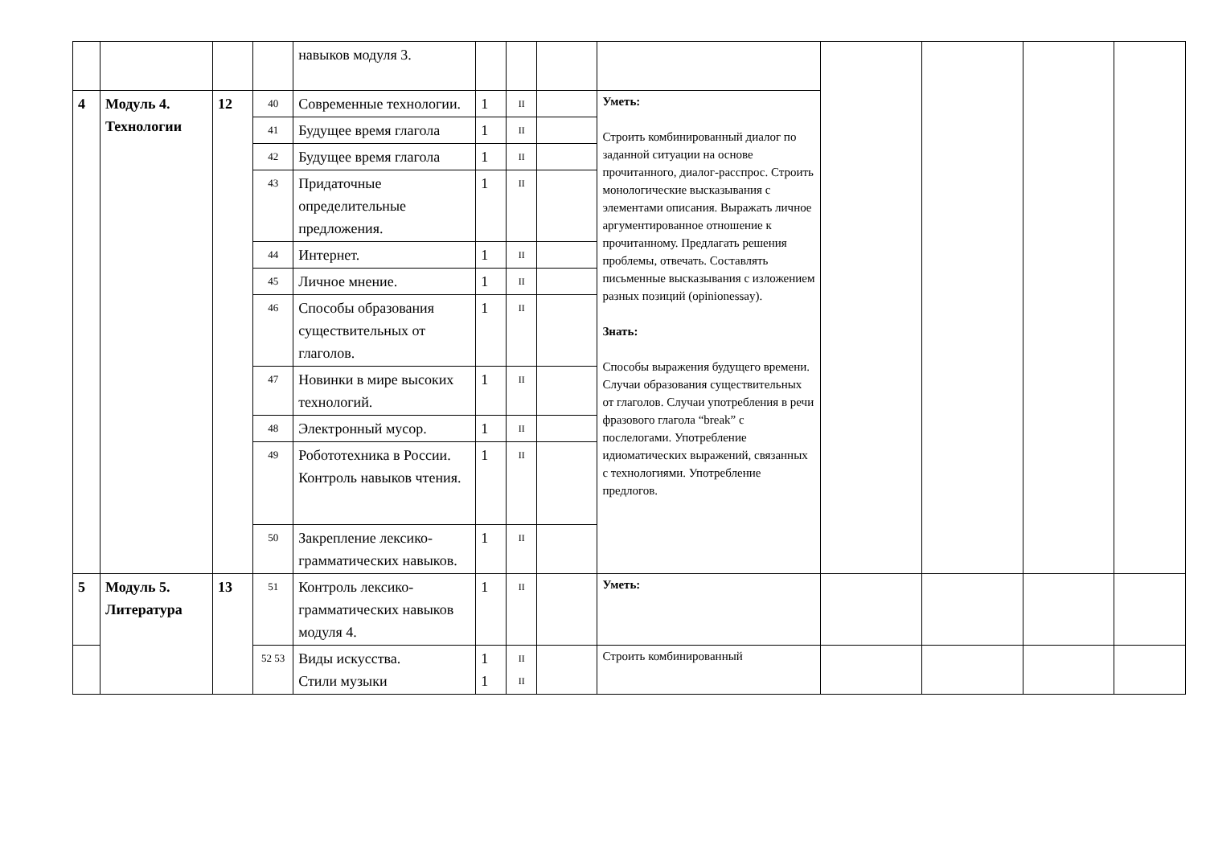| | | | | навыков модуля 3. | | | | | | | | |
| 4 | Модуль 4. Технологии | 12 | 40 | Современные технологии. | 1 | II | | Уметь: Строить комбинированный диалог по заданной ситуации на основе прочитанного, диалог-расспрос. Строить монологические высказывания с элементами описания. Выражать личное аргументированное отношение к прочитанному. Предлагать решения проблемы, отвечать. Составлять письменные высказывания с изложением разных позиций (opinionessay). Знать: Способы выражения будущего времени. Случаи образования существительных от глаголов. Случаи употребления в речи фразового глагола “break” с послелогами. Употребление идиоматических выражений, связанных с технологиями. Употребление предлогов. | | | | |
| | | | 41 | Будущее время глагола | 1 | II | | | | | | |
| | | | 42 | Будущее время глагола | 1 | II | | | | | | |
| | | | 43 | Придаточные определительные предложения. | 1 | II | | | | | | |
| | | | 44 | Интернет. | 1 | II | | | | | | |
| | | | 45 | Личное мнение. | 1 | II | | | | | | |
| | | | 46 | Способы образования существительных от глаголов. | 1 | II | | | | | | |
| | | | 47 | Новинки в мире высоких технологий. | 1 | II | | | | | | |
| | | | 48 | Электронный мусор. | 1 | II | | | | | | |
| | | | 49 | Робототехника в России. Контроль навыков чтения. | 1 | II | | | | | | |
| | | | 50 | Закрепление лексико-грамматических навыков. | 1 | II | | | | | | |
| 5 | Модуль 5. Литература | 13 | 51 | Контроль лексико-грамматических навыков модуля 4. | 1 | II | | Уметь: | | | | |
| | | | 52 53 | Виды искусства. Стили музыки | 1 1 | II II | | Строить комбинированный | | | | |